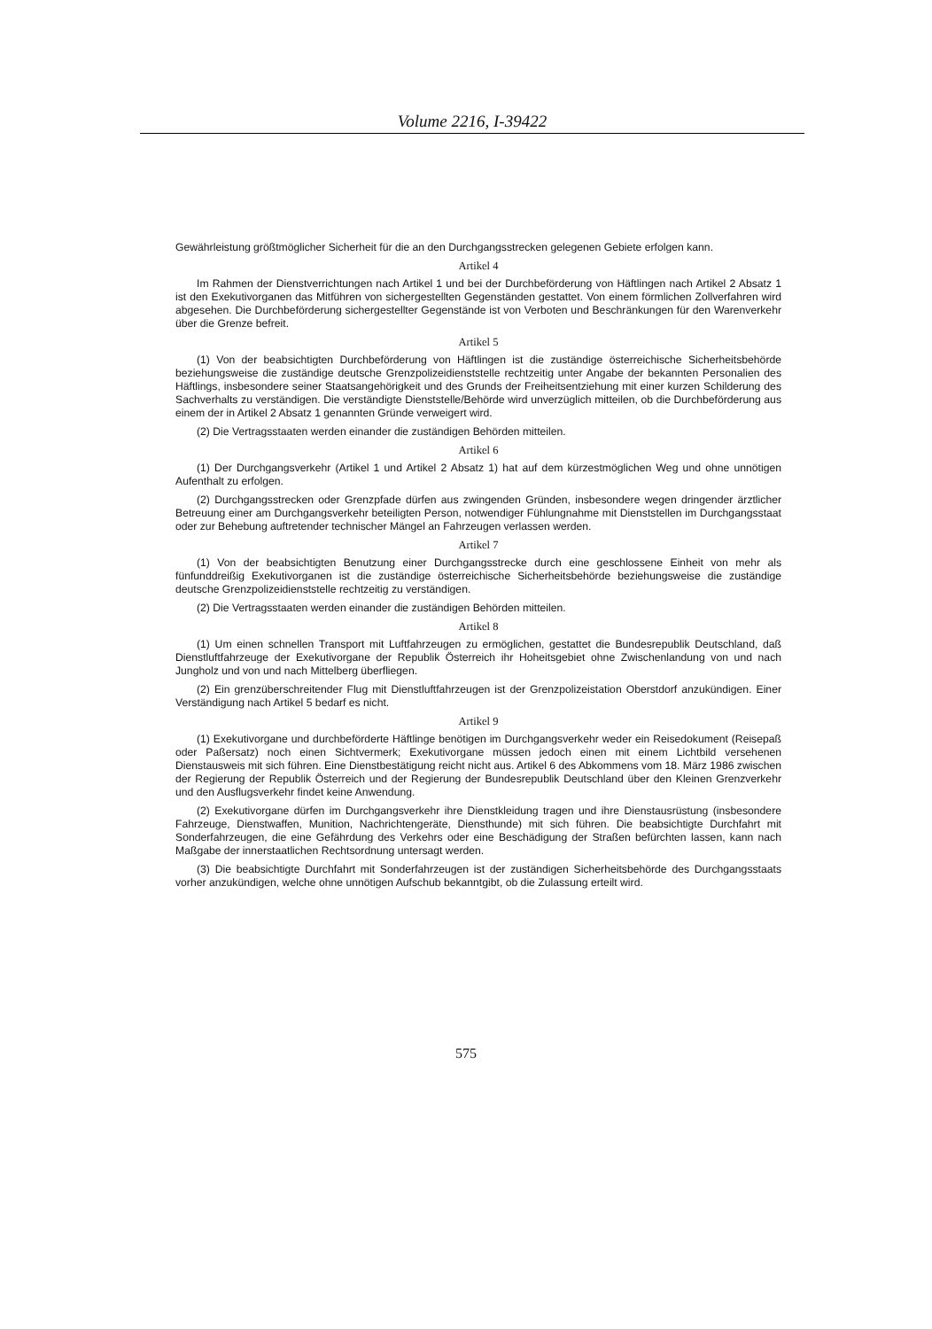Volume 2216, I-39422
Gewährleistung größtmöglicher Sicherheit für die an den Durchgangsstrecken gelegenen Gebiete erfolgen kann.
Artikel 4
Im Rahmen der Dienstverrichtungen nach Artikel 1 und bei der Durchbeförderung von Häftlingen nach Artikel 2 Absatz 1 ist den Exekutivorganen das Mitführen von sichergestellten Gegenständen gestattet. Von einem förmlichen Zollverfahren wird abgesehen. Die Durchbeförderung sichergestellter Gegenstände ist von Verboten und Beschränkungen für den Warenverkehr über die Grenze befreit.
Artikel 5
(1) Von der beabsichtigten Durchbeförderung von Häftlingen ist die zuständige österreichische Sicherheitsbehörde beziehungsweise die zuständige deutsche Grenzpolizeidienststelle rechtzeitig unter Angabe der bekannten Personalien des Häftlings, insbesondere seiner Staatsangehörigkeit und des Grunds der Freiheitsentziehung mit einer kurzen Schilderung des Sachverhalts zu verständigen. Die verständigte Dienststelle/Behörde wird unverzüglich mitteilen, ob die Durchbeförderung aus einem der in Artikel 2 Absatz 1 genannten Gründe verweigert wird.
(2) Die Vertragsstaaten werden einander die zuständigen Behörden mitteilen.
Artikel 6
(1) Der Durchgangsverkehr (Artikel 1 und Artikel 2 Absatz 1) hat auf dem kürzestmöglichen Weg und ohne unnötigen Aufenthalt zu erfolgen.
(2) Durchgangsstrecken oder Grenzpfade dürfen aus zwingenden Gründen, insbesondere wegen dringender ärztlicher Betreuung einer am Durchgangsverkehr beteiligten Person, notwendiger Fühlungnahme mit Dienststellen im Durchgangsstaat oder zur Behebung auftretender technischer Mängel an Fahrzeugen verlassen werden.
Artikel 7
(1) Von der beabsichtigten Benutzung einer Durchgangsstrecke durch eine geschlossene Einheit von mehr als fünfunddreißig Exekutivorganen ist die zuständige österreichische Sicherheitsbehörde beziehungsweise die zuständige deutsche Grenzpolizeidienststelle rechtzeitig zu verständigen.
(2) Die Vertragsstaaten werden einander die zuständigen Behörden mitteilen.
Artikel 8
(1) Um einen schnellen Transport mit Luftfahrzeugen zu ermöglichen, gestattet die Bundesrepublik Deutschland, daß Dienstluftfahrzeuge der Exekutivorgane der Republik Österreich ihr Hoheitsgebiet ohne Zwischenlandung von und nach Jungholz und von und nach Mittelberg überfliegen.
(2) Ein grenzüberschreitender Flug mit Dienstluftfahrzeugen ist der Grenzpolizeistation Oberstdorf anzukündigen. Einer Verständigung nach Artikel 5 bedarf es nicht.
Artikel 9
(1) Exekutivorgane und durchbeförderte Häftlinge benötigen im Durchgangsverkehr weder ein Reisedokument (Reisepaß oder Paßersatz) noch einen Sichtvermerk; Exekutivorgane müssen jedoch einen mit einem Lichtbild versehenen Dienstausweis mit sich führen. Eine Dienstbestätigung reicht nicht aus. Artikel 6 des Abkommens vom 18. März 1986 zwischen der Regierung der Republik Österreich und der Regierung der Bundesrepublik Deutschland über den Kleinen Grenzverkehr und den Ausflugsverkehr findet keine Anwendung.
(2) Exekutivorgane dürfen im Durchgangsverkehr ihre Dienstkleidung tragen und ihre Dienstausrüstung (insbesondere Fahrzeuge, Dienstwaffen, Munition, Nachrichtengeräte, Diensthunde) mit sich führen. Die beabsichtigte Durchfahrt mit Sonderfahrzeugen, die eine Gefährdung des Verkehrs oder eine Beschädigung der Straßen befürchten lassen, kann nach Maßgabe der innerstaatlichen Rechtsordnung untersagt werden.
(3) Die beabsichtigte Durchfahrt mit Sonderfahrzeugen ist der zuständigen Sicherheitsbehörde des Durchgangsstaats vorher anzukündigen, welche ohne unnötigen Aufschub bekanntgibt, ob die Zulassung erteilt wird.
575